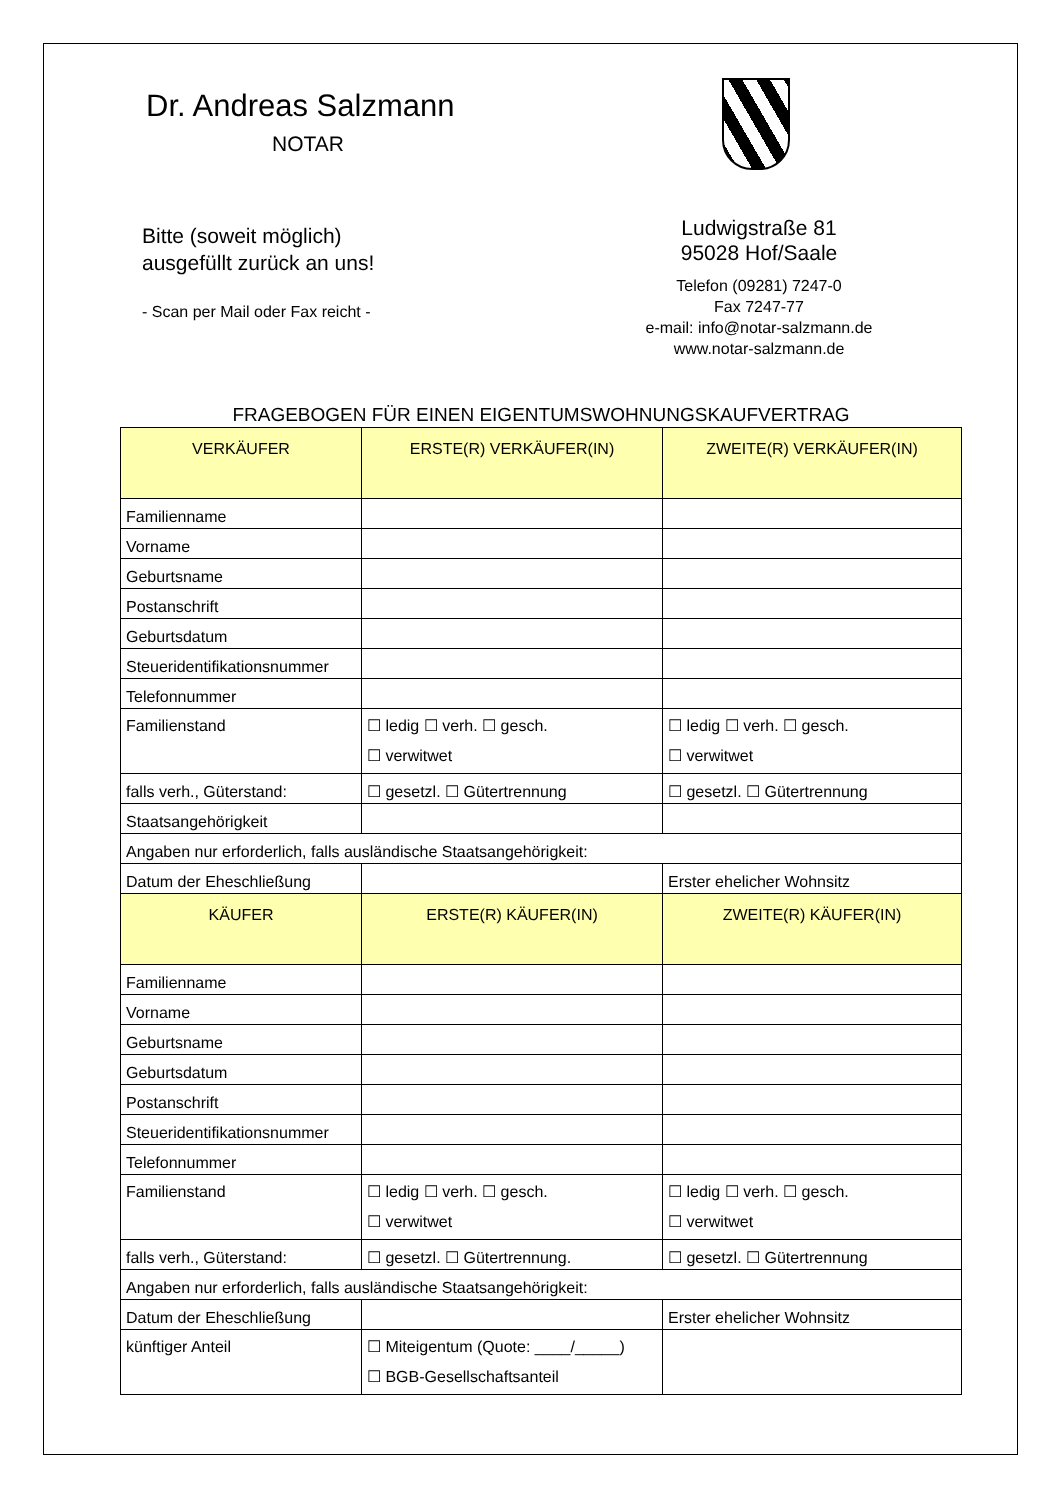Dr. Andreas Salzmann
NOTAR
Bitte (soweit möglich)
ausgefüllt zurück an uns!
- Scan per Mail oder Fax reicht -
Ludwigstraße 81
95028 Hof/Saale
Telefon (09281) 7247-0
Fax 7247-77
e-mail: info@notar-salzmann.de
www.notar-salzmann.de
FRAGEBOGEN FÜR EINEN EIGENTUMSWOHNUNGSKAUFVERTRAG
| VERKÄUFER | ERSTE(R) VERKÄUFER(IN) | ZWEITE(R) VERKÄUFER(IN) |
| --- | --- | --- |
| Familienname | | |
| Vorname | | |
| Geburtsname | | |
| Postanschrift | | |
| Geburtsdatum | | |
| Steueridentifikationsnummer | | |
| Telefonnummer | | |
| Familienstand | ☐ ledig ☐ verh. ☐ gesch. ☐ verwitwet | ☐ ledig ☐ verh. ☐ gesch. ☐ verwitwet |
| falls verh., Güterstand: | ☐ gesetzl. ☐ Gütertrennung | ☐ gesetzl. ☐ Gütertrennung |
| Staatsangehörigkeit | | |
| Angaben nur erforderlich, falls ausländische Staatsangehörigkeit: | | |
| Datum der Eheschließung | | Erster ehelicher Wohnsitz |
| KÄUFER | ERSTE(R) KÄUFER(IN) | ZWEITE(R) KÄUFER(IN) |
| Familienname | | |
| Vorname | | |
| Geburtsname | | |
| Geburtsdatum | | |
| Postanschrift | | |
| Steueridentifikationsnummer | | |
| Telefonnummer | | |
| Familienstand | ☐ ledig ☐ verh. ☐ gesch. ☐ verwitwet | ☐ ledig ☐ verh. ☐ gesch. ☐ verwitwet |
| falls verh., Güterstand: | ☐ gesetzl. ☐ Gütertrennung. | ☐ gesetzl. ☐ Gütertrennung |
| Angaben nur erforderlich, falls ausländische Staatsangehörigkeit: | | |
| Datum der Eheschließung | | Erster ehelicher Wohnsitz |
| künftiger Anteil | ☐ Miteigentum (Quote: ____/_____) ☐ BGB-Gesellschaftsanteil | |